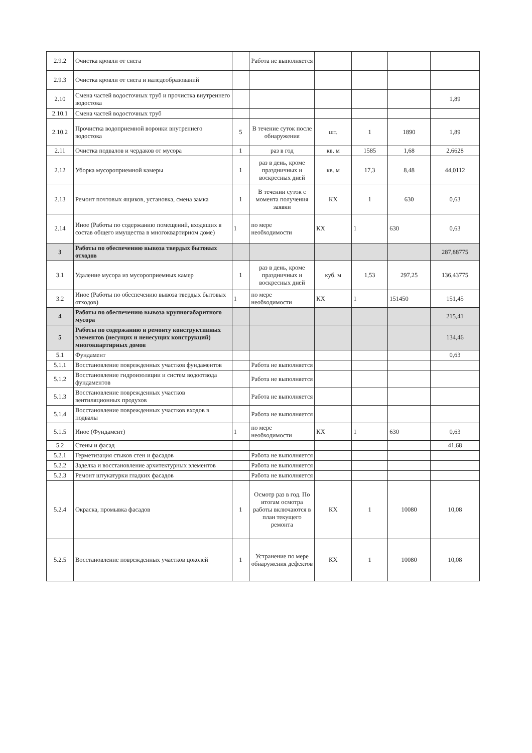| 2.9.2 | Очистка кровли от снега | | Работа не выполняется | | | | |
| 2.9.3 | Очистка кровли от снега и наледеобразований | | | | | | |
| 2.10 | Смена частей водосточных труб и прочистка внутреннего водостока | | | | | | 1,89 |
| 2.10.1 | Смена частей водосточных труб | | | | | | |
| 2.10.2 | Прочистка водоприемной воронки внутреннего водостока | 5 | В течение суток после обнаружения | шт. | 1 | 1890 | 1,89 |
| 2.11 | Очистка подвалов и чердаков от мусора | 1 | раз в год | кв. м | 1585 | 1,68 | 2,6628 |
| 2.12 | Уборка мусороприемной камеры | 1 | раз в день, кроме праздничных и воскресных дней | кв. м | 17,3 | 8,48 | 44,0112 |
| 2.13 | Ремонт почтовых ящиков, установка, смена замка | 1 | В течении суток с момента получения заявки | КХ | 1 | 630 | 0,63 |
| 2.14 | Иное (Работы по содержанию помещений, входящих в состав общего имущества в многоквартирном доме) | 1 | по мере необходимости | КХ | 1 | 630 | 0,63 |
| 3 | Работы по обеспечению вывоза твердых бытовых отходов | | | | | | 287,88775 |
| 3.1 | Удаление мусора из мусороприемных камер | 1 | раз в день, кроме праздничных и воскресных дней | куб. м | 1,53 | 297,25 | 136,43775 |
| 3.2 | Иное (Работы по обеспечению вывоза твердых бытовых отходов) | 1 | по мере необходимости | КХ | 1 | 151450 | 151,45 |
| 4 | Работы по обеспечению вывоза крупногабаритного мусора | | | | | | 215,41 |
| 5 | Работы по содержанию и ремонту конструктивных элементов (несущих и ненесущих конструкций) многоквартирных домов | | | | | | 134,46 |
| 5.1 | Фундамент | | | | | | 0,63 |
| 5.1.1 | Восстановление поврежденных участков фундаментов | | Работа не выполняется | | | | |
| 5.1.2 | Восстановление гидроизоляции и систем водоотвода фундаментов | | Работа не выполняется | | | | |
| 5.1.3 | Восстановление поврежденных участков вентиляционных продухов | | Работа не выполняется | | | | |
| 5.1.4 | Восстановление поврежденных участков входов в подвалы | | Работа не выполняется | | | | |
| 5.1.5 | Иное (Фундамент) | 1 | по мере необходимости | КХ | 1 | 630 | 0,63 |
| 5.2 | Стены и фасад | | | | | | 41,68 |
| 5.2.1 | Герметизация стыков стен и фасадов | | Работа не выполняется | | | | |
| 5.2.2 | Заделка и восстановление архитектурных элементов | | Работа не выполняется | | | | |
| 5.2.3 | Ремонт штукатурки гладких фасадов | | Работа не выполняется | | | | |
| 5.2.4 | Окраска, промывка фасадов | 1 | Осмотр раз в год. По итогам осмотра работы включаются в план текущего ремонта | КХ | 1 | 10080 | 10,08 |
| 5.2.5 | Восстановление поврежденных участков цоколей | 1 | Устранение по мере обнаружения дефектов | КХ | 1 | 10080 | 10,08 |